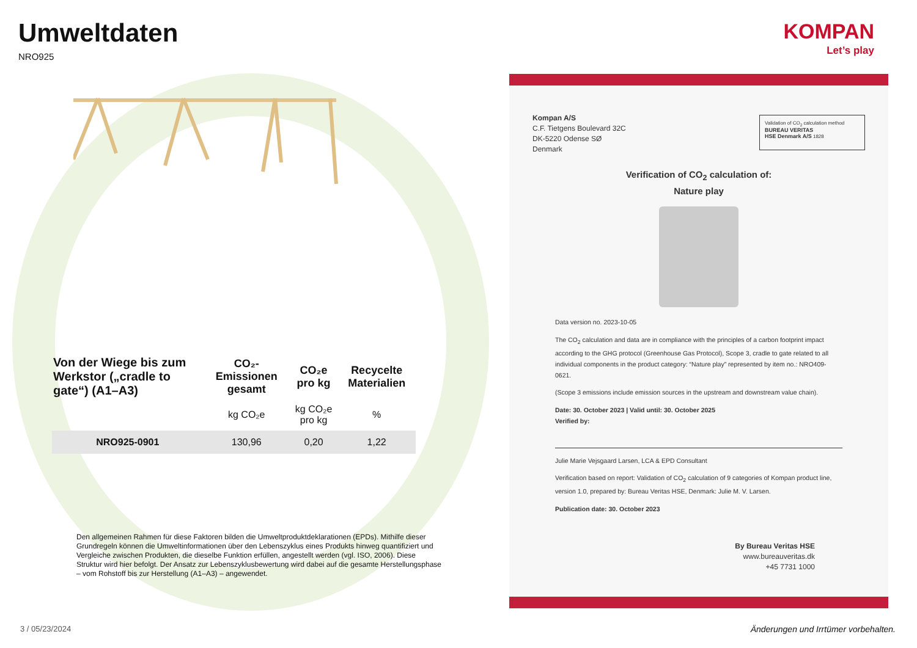Umweltdaten
NRO925
| Von der Wiege bis zum Werkstor („cradle to gate“) (A1–A3) | CO₂-Emissionen gesamt | CO₂e pro kg | Recycelte Materialien |
| --- | --- | --- | --- |
| | kg CO₂e | kg CO₂e pro kg | % |
| NRO925-0901 | 130,96 | 0,20 | 1,22 |
Den allgemeinen Rahmen für diese Faktoren bilden die Umweltproduktdeklarationen (EPDs). Mithilfe dieser Grundregeln können die Umweltinformationen über den Lebenszyklus eines Produkts hinweg quantifiziert und Vergleiche zwischen Produkten, die dieselbe Funktion erfüllen, angestellt werden (vgl. ISO, 2006). Diese Struktur wird hier befolgt. Der Ansatz zur Lebenszyklusbewertung wird dabei auf die gesamte Herstellungsphase – vom Rohstoff bis zur Herstellung (A1–A3) – angewendet.
KOMPAN
Let’s play
Kompan A/S
C.F. Tietgens Boulevard 32C
DK-5220 Odense SØ
Denmark
Validation of CO<sub>2</sub> calculation method
BUREAU VERITAS
HSE Denmark A/S 1828
Verification of CO<sub>2</sub> calculation of:
Nature play
Data version no. 2023-10-05
The CO<sub>2</sub> calculation and data are in compliance with the principles of a carbon footprint impact according to the GHG protocol (Greenhouse Gas Protocol), Scope 3, cradle to gate related to all individual components in the product category: “Nature play” represented by item no.: NRO409-0621.
(Scope 3 emissions include emission sources in the upstream and downstream value chain).
Date: 30. October 2023 | Valid until: 30. October 2025
Verified by:
Julie Marie Vejsgaard Larsen, LCA & EPD Consultant
Verification based on report: Validation of CO<sub>2</sub> calculation of 9 categories of Kompan product line, version 1.0, prepared by: Bureau Veritas HSE, Denmark: Julie M. V. Larsen.
Publication date: 30. October 2023
By Bureau Veritas HSE
www.bureauveritas.dk
+45 7731 1000
3 / 05/23/2024
Änderungen und Irrtümer vorbehalten.